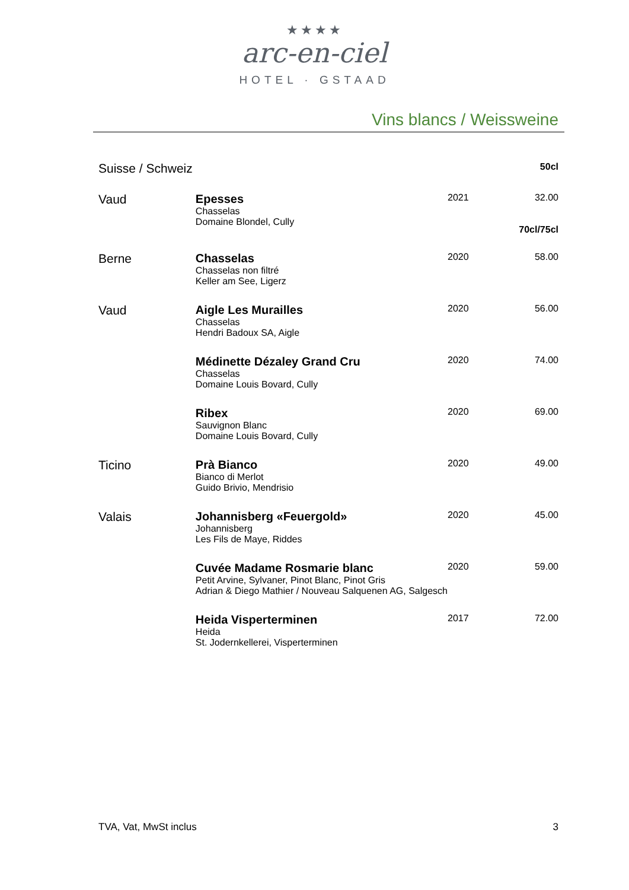★★★★
arc-en-ciel
HOTEL · GSTAAD
Vins blancs / Weissweine
| Suisse / Schweiz | | | 50cl |
| Vaud | Epesses Chasselas Domaine Blondel, Cully | 2021 | 32.00 70cl/75cl |
| Berne | Chasselas Chasselas non filtré Keller am See, Ligerz | 2020 | 58.00 |
| Vaud | Aigle Les Murailles Chasselas Hendri Badoux SA, Aigle | 2020 | 56.00 |
| | Médinette Dézaley Grand Cru Chasselas Domaine Louis Bovard, Cully | 2020 | 74.00 |
| | Ribex Sauvignon Blanc Domaine Louis Bovard, Cully | 2020 | 69.00 |
| Ticino | Prà Bianco Bianco di Merlot Guido Brivio, Mendrisio | 2020 | 49.00 |
| Valais | Johannisberg «Feuergold» Johannisberg Les Fils de Maye, Riddes | 2020 | 45.00 |
| | Cuvée Madame Rosmarie blanc Petit Arvine, Sylvaner, Pinot Blanc, Pinot Gris Adrian & Diego Mathier / Nouveau Salquenen AG, Salgesch | 2020 | 59.00 |
| | Heida Visperterminen Heida St. Jodernkellerei, Visperterminen | 2017 | 72.00 |
TVA, Vat, MwSt inclus 3